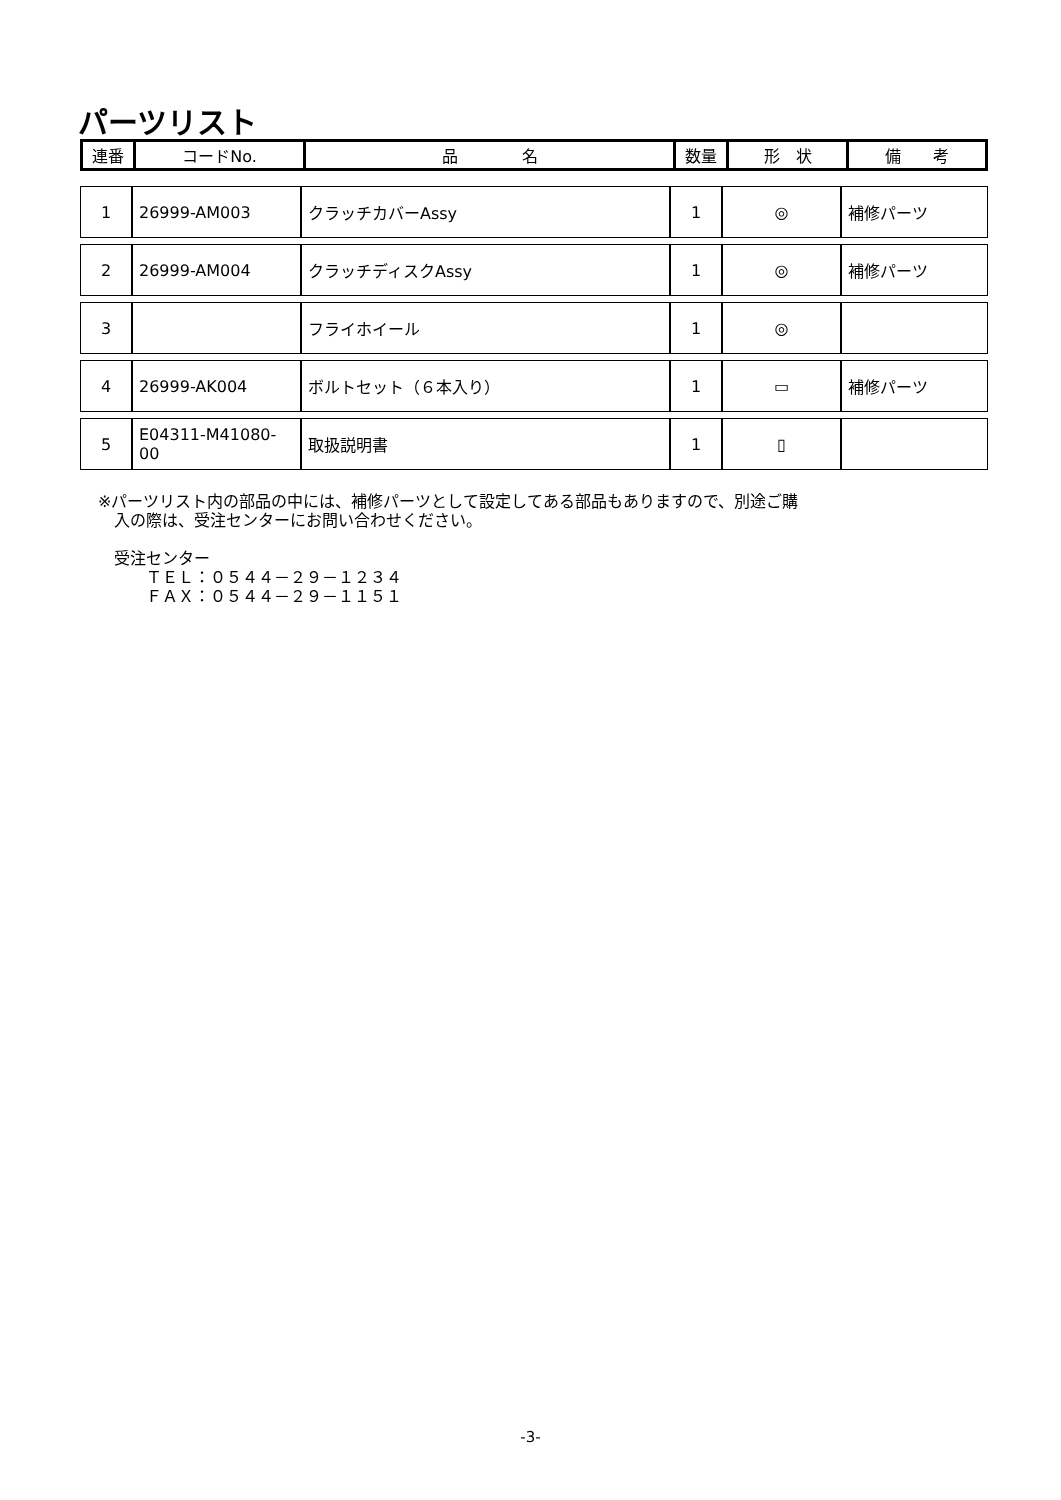パーツリスト
| 連番 | コードNo. | 品 名 | 数量 | 形 状 | 備 考 |
| --- | --- | --- | --- | --- | --- |
| 1 | 26999-AM003 | クラッチカバーAssy | 1 | ◎ | 補修パーツ |
| 2 | 26999-AM004 | クラッチディスクAssy | 1 | ◎ | 補修パーツ |
| 3 | | フライホイール | 1 | ◎ | |
| 4 | 26999-AK004 | ボルトセット（６本入り） | 1 | ▭ | 補修パーツ |
| 5 | E04311-M41080-00 | 取扱説明書 | 1 | ▯ | |
※パーツリスト内の部品の中には、補修パーツとして設定してある部品もありますので、別途ご購
　入の際は、受注センターにお問い合わせください。
　受注センター
　　　ＴＥＬ：０５４４－２９－１２３４
　　　ＦＡＸ：０５４４－２９－１１５１
-3-